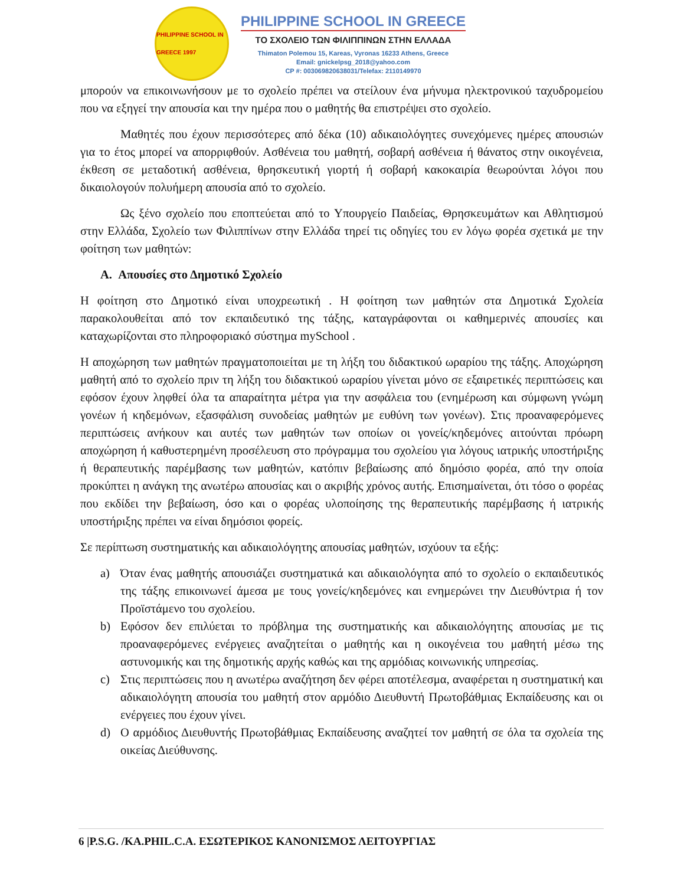PHILIPPINE SCHOOL IN GREECE 1997
PHILIPPINE SCHOOL IN GREECE
ΤΟ ΣΧΟΛΕΙΟ ΤΩΝ ΦΙΛΙΠΠΙΝΩΝ ΣΤΗΝ ΕΛΛΑΔΑ
Thimaton Polemou 15, Kareas, Vyronas 16233 Athens, Greece
Email: gnickelpsg_2018@yahoo.com
CP #: 003069820638031/Telefax: 2110149970
μπορούν να επικοινωνήσουν με το σχολείο πρέπει να στείλουν ένα μήνυμα ηλεκτρονικού ταχυδρομείου που να εξηγεί την απουσία και την ημέρα που ο μαθητής θα επιστρέψει στο σχολείο.
Μαθητές που έχουν περισσότερες από δέκα (10) αδικαιολόγητες συνεχόμενες ημέρες απουσιών για το έτος μπορεί να απορριφθούν. Ασθένεια του μαθητή, σοβαρή ασθένεια ή θάνατος στην οικογένεια, έκθεση σε μεταδοτική ασθένεια, θρησκευτική γιορτή ή σοβαρή κακοκαιρία θεωρούνται λόγοι που δικαιολογούν πολυήμερη απουσία από το σχολείο.
Ως ξένο σχολείο που εποπτεύεται από το Υπουργείο Παιδείας, Θρησκευμάτων και Αθλητισμού στην Ελλάδα, Σχολείο των Φιλιππίνων στην Ελλάδα τηρεί τις οδηγίες του εν λόγω φορέα σχετικά με την φοίτηση των μαθητών:
A. Απουσίες στο Δημοτικό Σχολείο
Η φοίτηση στο Δημοτικό είναι υποχρεωτική . Η φοίτηση των μαθητών στα Δημοτικά Σχολεία παρακολουθείται από τον εκπαιδευτικό της τάξης, καταγράφονται οι καθημερινές απουσίες και καταχωρίζονται στο πληροφοριακό σύστημα mySchool .
Η αποχώρηση των μαθητών πραγματοποιείται με τη λήξη του διδακτικού ωραρίου της τάξης. Αποχώρηση μαθητή από το σχολείο πριν τη λήξη του διδακτικού ωραρίου γίνεται μόνο σε εξαιρετικές περιπτώσεις και εφόσον έχουν ληφθεί όλα τα απαραίτητα μέτρα για την ασφάλεια του (ενημέρωση και σύμφωνη γνώμη γονέων ή κηδεμόνων, εξασφάλιση συνοδείας μαθητών με ευθύνη των γονέων). Στις προαναφερόμενες περιπτώσεις ανήκουν και αυτές των μαθητών των οποίων οι γονείς/κηδεμόνες αιτούνται πρόωρη αποχώρηση ή καθυστερημένη προσέλευση στο πρόγραμμα του σχολείου για λόγους ιατρικής υποστήριξης ή θεραπευτικής παρέμβασης των μαθητών, κατόπιν βεβαίωσης από δημόσιο φορέα, από την οποία προκύπτει η ανάγκη της ανωτέρω απουσίας και ο ακριβής χρόνος αυτής. Επισημαίνεται, ότι τόσο ο φορέας που εκδίδει την βεβαίωση, όσο και ο φορέας υλοποίησης της θεραπευτικής παρέμβασης ή ιατρικής υποστήριξης πρέπει να είναι δημόσιοι φορείς.
Σε περίπτωση συστηματικής και αδικαιολόγητης απουσίας μαθητών, ισχύουν τα εξής:
a) Όταν ένας μαθητής απουσιάζει συστηματικά και αδικαιολόγητα από το σχολείο ο εκπαιδευτικός της τάξης επικοινωνεί άμεσα με τους γονείς/κηδεμόνες και ενημερώνει την Διευθύντρια ή τον Προϊστάμενο του σχολείου.
b) Εφόσον δεν επιλύεται το πρόβλημα της συστηματικής και αδικαιολόγητης απουσίας με τις προαναφερόμενες ενέργειες αναζητείται ο μαθητής και η οικογένεια του μαθητή μέσω της αστυνομικής και της δημοτικής αρχής καθώς και της αρμόδιας κοινωνικής υπηρεσίας.
c) Στις περιπτώσεις που η ανωτέρω αναζήτηση δεν φέρει αποτέλεσμα, αναφέρεται η συστηματική και αδικαιολόγητη απουσία του μαθητή στον αρμόδιο Διευθυντή Πρωτοβάθμιας Εκπαίδευσης και οι ενέργειες που έχουν γίνει.
d) Ο αρμόδιος Διευθυντής Πρωτοβάθμιας Εκπαίδευσης αναζητεί τον μαθητή σε όλα τα σχολεία της οικείας Διεύθυνσης.
6 |P.S.G. /KA.PHIL.C.A. ΕΣΩΤΕΡΙΚΟΣ ΚΑΝΟΝΙΣΜΟΣ ΛΕΙΤΟΥΡΓΙΑΣ